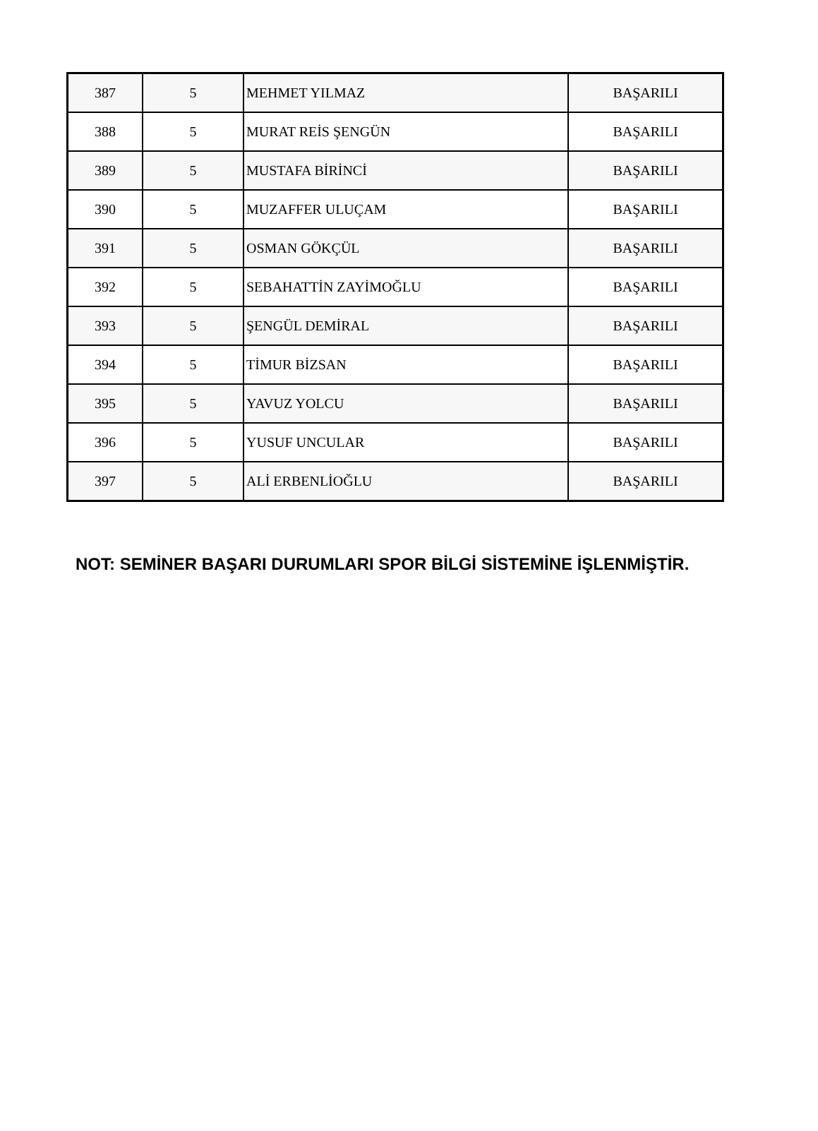| 387 | 5 | MEHMET YILMAZ | BAŞARILI |
| 388 | 5 | MURAT REİS ŞENGÜN | BAŞARILI |
| 389 | 5 | MUSTAFA BİRİNCİ | BAŞARILI |
| 390 | 5 | MUZAFFER ULUÇAM | BAŞARILI |
| 391 | 5 | OSMAN GÖKÇÜL | BAŞARILI |
| 392 | 5 | SEBAHATTİN ZAYİMOĞLU | BAŞARILI |
| 393 | 5 | ŞENGÜL DEMİRAL | BAŞARILI |
| 394 | 5 | TİMUR BİZSAN | BAŞARILI |
| 395 | 5 | YAVUZ YOLCU | BAŞARILI |
| 396 | 5 | YUSUF UNCULAR | BAŞARILI |
| 397 | 5 | ALİ ERBENLİOĞLU | BAŞARILI |
NOT: SEMİNER BAŞARI DURUMLARI SPOR BİLGİ SİSTEMİNE İŞLENMİŞTİR.